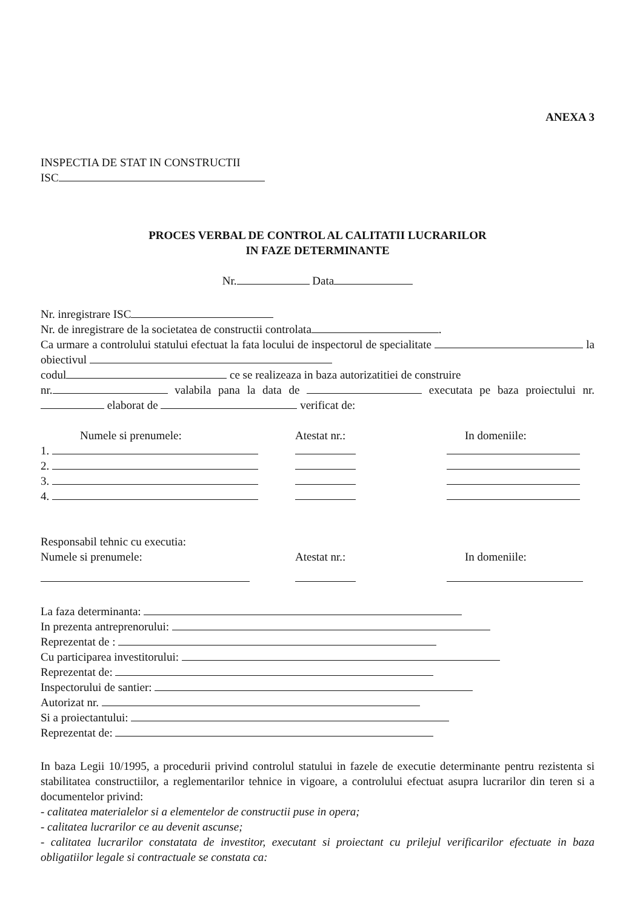ANEXA 3
INSPECTIA DE STAT IN CONSTRUCTII
ISC
PROCES VERBAL DE CONTROL AL CALITATII LUCRARILOR
IN FAZE DETERMINANTE
Nr. Data
Nr. inregistrare ISC
Nr. de inregistrare de la societatea de constructii controlata .
Ca urmare a controlului statului efectuat la fata locului de inspectorul de specialitate la obiectivul
codul ce se realizeaza in baza autorizatitiei de construire
nr. valabila pana la data de executata pe baza proiectului nr. elaborat de verificat de:
Numele si prenumele:
Atestat nr.:
In domeniile:
1.
2.
3.
4.
Responsabil tehnic cu executia:
Numele si prenumele:
Atestat nr.:
In domeniile:
La faza determinanta:
In prezenta antreprenorului:
Reprezentat de :
Cu participarea investitorului:
Reprezentat de:
Inspectorului de santier:
Autorizat nr.
Si a proiectantului:
Reprezentat de:
In baza Legii 10/1995, a procedurii privind controlul statului in fazele de executie determinante pentru rezistenta si stabilitatea constructiilor, a reglementarilor tehnice in vigoare, a controlului efectuat asupra lucrarilor din teren si a documentelor privind:
- calitatea materialelor si a elementelor de constructii puse in opera;
- calitatea lucrarilor ce au devenit ascunse;
- calitatea lucrarilor constatata de investitor, executant si proiectant cu prilejul verificarilor efectuate in baza obligatiilor legale si contractuale se constata ca: